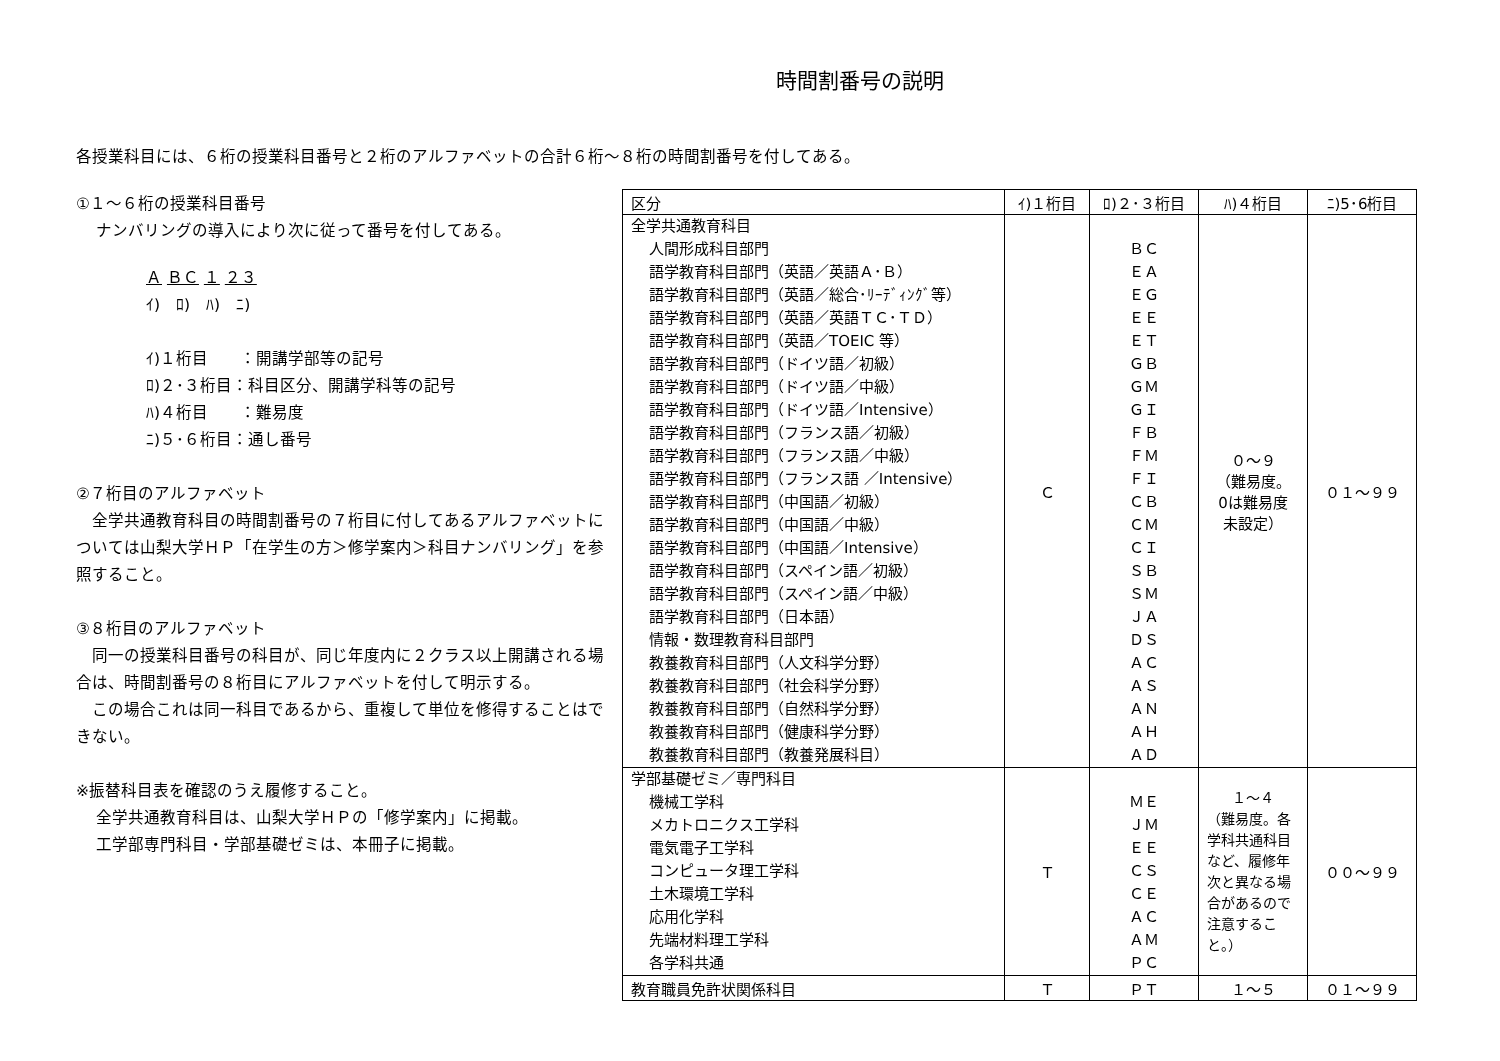時間割番号の説明
各授業科目には、６桁の授業科目番号と２桁のアルファベットの合計６桁～８桁の時間割番号を付してある。
①１～６桁の授業科目番号
ナンバリングの導入により次に従って番号を付してある。
Ａ ＢＣ １ ２３
ｲ)　ﾛ)　ﾊ)　ﾆ)
ｲ)１桁目　　：開講学部等の記号
ﾛ)２･３桁目：科目区分、開講学科等の記号
ﾊ)４桁目　　：難易度
ﾆ)５･６桁目：通し番号
②７桁目のアルファベット
　全学共通教育科目の時間割番号の７桁目に付してあるアルファベットについては山梨大学ＨＰ「在学生の方＞修学案内＞科目ナンバリング」を参照すること。
③８桁目のアルファベット
　同一の授業科目番号の科目が、同じ年度内に２クラス以上開講される場合は、時間割番号の８桁目にアルファベットを付して明示する。
　この場合これは同一科目であるから、重複して単位を修得することはできない。
※振替科目表を確認のうえ履修すること。
全学共通教育科目は、山梨大学ＨＰの「修学案内」に掲載。
工学部専門科目・学部基礎ゼミは、本冊子に掲載。
| 区分 | ｲ)１桁目 | ﾛ)２･３桁目 | ﾊ)４桁目 | ﾆ)5･6桁目 |
| --- | --- | --- | --- | --- |
| 全学共通教育科目 人間形成科目部門 語学教育科目部門（英語／英語Ａ･Ｂ） 語学教育科目部門（英語／総合･ﾘｰﾃﾞｨﾝｸﾞ等） 語学教育科目部門（英語／英語ＴＣ･ＴＤ） 語学教育科目部門（英語／TOEIC 等） 語学教育科目部門（ドイツ語／初級） 語学教育科目部門（ドイツ語／中級） 語学教育科目部門（ドイツ語／Intensive） 語学教育科目部門（フランス語／初級） 語学教育科目部門（フランス語／中級） 語学教育科目部門（フランス語 ／Intensive） 語学教育科目部門（中国語／初級） 語学教育科目部門（中国語／中級） 語学教育科目部門（中国語／Intensive） 語学教育科目部門（スペイン語／初級） 語学教育科目部門（スペイン語／中級） 語学教育科目部門（日本語） 情報・数理教育科目部門 教養教育科目部門（人文科学分野） 教養教育科目部門（社会科学分野） 教養教育科目部門（自然科学分野） 教養教育科目部門（健康科学分野） 教養教育科目部門（教養発展科目） | Ｃ | ＢＣ ＥＡ ＥＧ ＥＥ ＥＴ ＧＢ ＧＭ ＧＩ ＦＢ ＦＭ ＦＩ ＣＢ ＣＭ ＣＩ ＳＢ ＳＭ ＪＡ ＤＳ ＡＣ ＡＳ ＡＮ ＡＨ ＡＤ | ０～９ （難易度。 0は難易度 未設定） | ０１～９９ |
| 学部基礎ゼミ／専門科目 機械工学科 メカトロニクス工学科 電気電子工学科 コンピュータ理工学科 土木環境工学科 応用化学科 先端材料理工学科 各学科共通 | Ｔ | ＭＥ ＪＭ ＥＥ ＣＳ ＣＥ ＡＣ ＡＭ ＰＣ | １～４ （難易度。各学科共通科目など、履修年次と異なる場合があるので注意すること。） | ００～９９ |
| 教育職員免許状関係科目 | Ｔ | ＰＴ | １～５ | ０１～９９ |